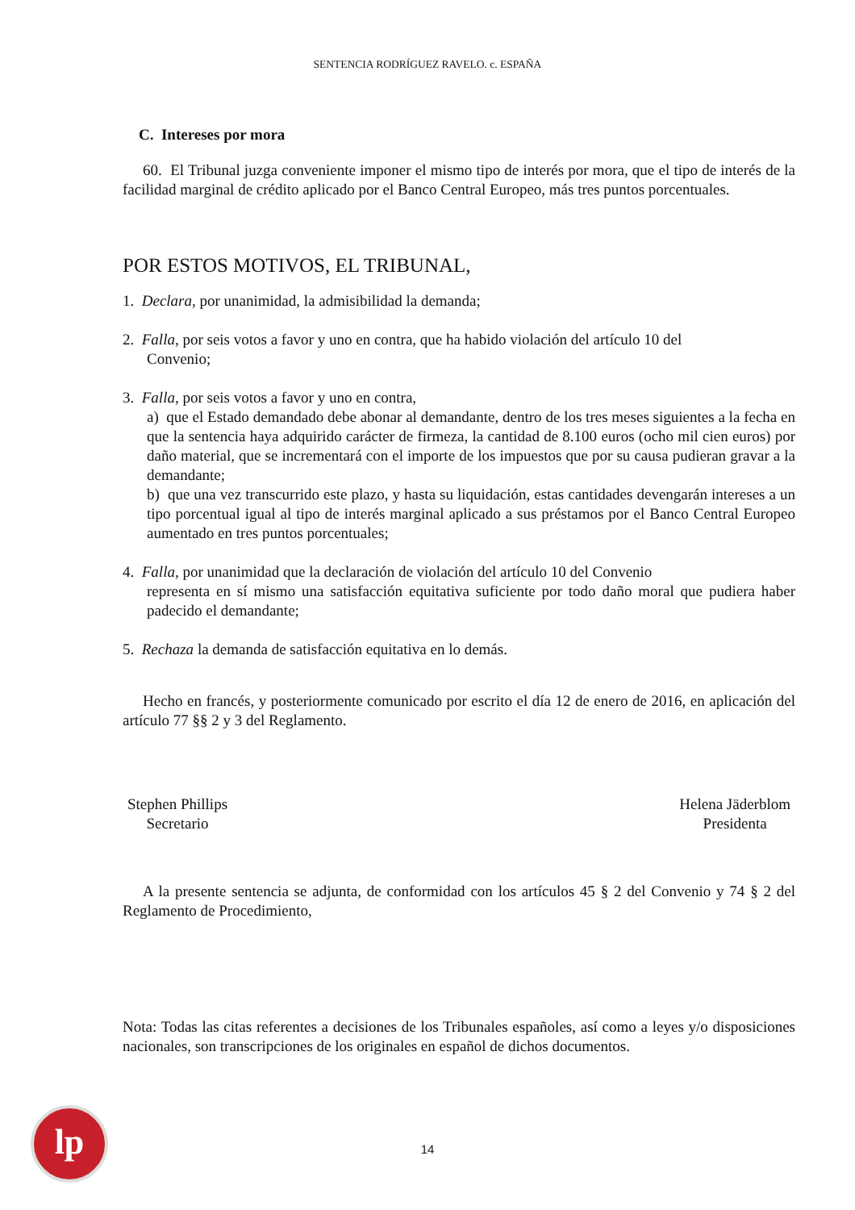SENTENCIA RODRÍGUEZ RAVELO. c. ESPAÑA
C. Intereses por mora
60. El Tribunal juzga conveniente imponer el mismo tipo de interés por mora, que el tipo de interés de la facilidad marginal de crédito aplicado por el Banco Central Europeo, más tres puntos porcentuales.
POR ESTOS MOTIVOS, EL TRIBUNAL,
1. Declara, por unanimidad, la admisibilidad la demanda;
2. Falla, por seis votos a favor y uno en contra, que ha habido violación del artículo 10 del
Convenio;
3. Falla, por seis votos a favor y uno en contra,
a) que el Estado demandado debe abonar al demandante, dentro de los tres meses siguientes a la fecha en que la sentencia haya adquirido carácter de firmeza, la cantidad de 8.100 euros (ocho mil cien euros) por daño material, que se incrementará con el importe de los impuestos que por su causa pudieran gravar a la demandante;
b) que una vez transcurrido este plazo, y hasta su liquidación, estas cantidades devengarán intereses a un tipo porcentual igual al tipo de interés marginal aplicado a sus préstamos por el Banco Central Europeo aumentado en tres puntos porcentuales;
4. Falla, por unanimidad que la declaración de violación del artículo 10 del Convenio
representa en sí mismo una satisfacción equitativa suficiente por todo daño moral que pudiera haber padecido el demandante;
5. Rechaza la demanda de satisfacción equitativa en lo demás.
Hecho en francés, y posteriormente comunicado por escrito el día 12 de enero de 2016, en aplicación del artículo 77 §§ 2 y 3 del Reglamento.
Stephen Phillips
Secretario
Helena Jäderblom
Presidenta
A la presente sentencia se adjunta, de conformidad con los artículos 45 § 2 del Convenio y 74 § 2 del Reglamento de Procedimiento,
Nota: Todas las citas referentes a decisiones de los Tribunales españoles, así como a leyes y/o disposiciones nacionales, son transcripciones de los originales en español de dichos documentos.
lp
14